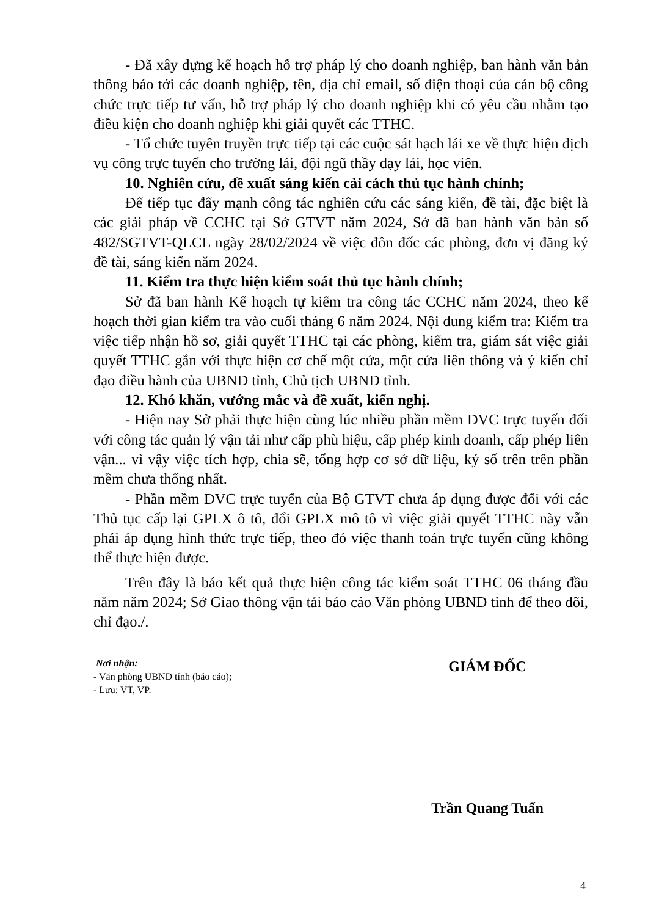- Đã xây dựng kế hoạch hỗ trợ pháp lý cho doanh nghiệp, ban hành văn bản thông báo tới các doanh nghiệp, tên, địa chỉ email, số điện thoại của cán bộ công chức trực tiếp tư vấn, hỗ trợ pháp lý cho doanh nghiệp khi có yêu cầu nhằm tạo điều kiện cho doanh nghiệp khi giải quyết các TTHC.
- Tổ chức tuyên truyền trực tiếp tại các cuộc sát hạch lái xe về thực hiện dịch vụ công trực tuyến cho trường lái, đội ngũ thầy dạy lái, học viên.
10. Nghiên cứu, đề xuất sáng kiến cải cách thủ tục hành chính;
Để tiếp tục đẩy mạnh công tác nghiên cứu các sáng kiến, đề tài, đặc biệt là các giải pháp về CCHC tại Sở GTVT năm 2024, Sở đã ban hành văn bản số 482/SGTVT-QLCL ngày 28/02/2024 về việc đôn đốc các phòng, đơn vị đăng ký đề tài, sáng kiến năm 2024.
11. Kiểm tra thực hiện kiểm soát thủ tục hành chính;
Sở đã ban hành Kế hoạch tự kiểm tra công tác CCHC năm 2024, theo kế hoạch thời gian kiểm tra vào cuối tháng 6 năm 2024. Nội dung kiểm tra: Kiểm tra việc tiếp nhận hồ sơ, giải quyết TTHC tại các phòng, kiểm tra, giám sát việc giải quyết TTHC gắn với thực hiện cơ chế một cửa, một cửa liên thông và ý kiến chỉ đạo điều hành của UBND tỉnh, Chủ tịch UBND tỉnh.
12. Khó khăn, vướng mắc và đề xuất, kiến nghị.
- Hiện nay Sở phải thực hiện cùng lúc nhiều phần mềm DVC trực tuyến đối với công tác quản lý vận tải như cấp phù hiệu, cấp phép kinh doanh, cấp phép liên vận... vì vậy việc tích hợp, chia sẽ, tổng hợp cơ sở dữ liệu, ký số trên trên phần mềm chưa thống nhất.
- Phần mềm DVC trực tuyến của Bộ GTVT chưa áp dụng được đối với các Thủ tục cấp lại GPLX ô tô, đổi GPLX mô tô vì việc giải quyết TTHC này vẫn phải áp dụng hình thức trực tiếp, theo đó việc thanh toán trực tuyến cũng không thể thực hiện được.
Trên đây là báo kết quả thực hiện công tác kiểm soát TTHC 06 tháng đầu năm năm 2024; Sở Giao thông vận tải báo cáo Văn phòng UBND tỉnh để theo dõi, chỉ đạo./.
Nơi nhận:
- Văn phòng UBND tỉnh (báo cáo);
- Lưu: VT, VP.
GIÁM ĐỐC
Trần Quang Tuấn
4